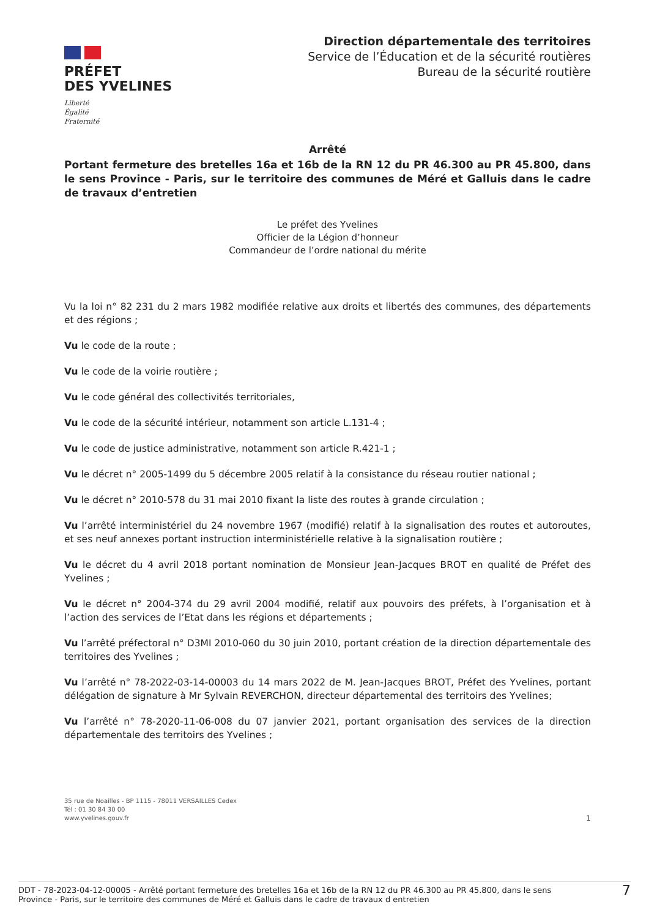PRÉFET
DES YVELINES
Liberté
Égalité
Fraternité
Direction départementale des territoires
Service de l’Éducation et de la sécurité routières
Bureau de la sécurité routière
Arrêté
Portant fermeture des bretelles 16a et 16b de la RN 12 du PR 46.300 au PR 45.800, dans le sens Province - Paris, sur le territoire des communes de Méré et Galluis dans le cadre de travaux d’entretien
Le préfet des Yvelines
Officier de la Légion d’honneur
Commandeur de l’ordre national du mérite
Vu la loi n° 82 231 du 2 mars 1982 modifiée relative aux droits et libertés des communes, des départements et des régions ;
Vu le code de la route ;
Vu le code de la voirie routière ;
Vu le code général des collectivités territoriales,
Vu le code de la sécurité intérieur, notamment son article L.131-4 ;
Vu le code de justice administrative, notamment son article R.421-1 ;
Vu le décret n° 2005-1499 du 5 décembre 2005 relatif à la consistance du réseau routier national ;
Vu le décret n° 2010-578 du 31 mai 2010 fixant la liste des routes à grande circulation ;
Vu l’arrêté interministériel du 24 novembre 1967 (modifié) relatif à la signalisation des routes et autoroutes, et ses neuf annexes portant instruction interministérielle relative à la signalisation routière ;
Vu le décret du 4 avril 2018 portant nomination de Monsieur Jean-Jacques BROT en qualité de Préfet des Yvelines ;
Vu le décret n° 2004-374 du 29 avril 2004 modifié, relatif aux pouvoirs des préfets, à l’organisation et à l’action des services de l’Etat dans les régions et départements ;
Vu l’arrêté préfectoral n° D3MI 2010-060 du 30 juin 2010, portant création de la direction départementale des territoires des Yvelines ;
Vu l’arrêté n° 78-2022-03-14-00003 du 14 mars 2022 de M. Jean-Jacques BROT, Préfet des Yvelines, portant délégation de signature à Mr Sylvain REVERCHON, directeur départemental des territoirs des Yvelines;
Vu l’arrêté n° 78-2020-11-06-008 du 07 janvier 2021, portant organisation des services de la direction départementale des territoirs des Yvelines ;
35 rue de Noailles - BP 1115 - 78011 VERSAILLES Cedex
Tél : 01 30 84 30 00
www.yvelines.gouv.fr
1
DDT - 78-2023-04-12-00005 - Arrêté portant fermeture des bretelles 16a et 16b de la RN 12 du PR 46.300 au PR 45.800, dans le sens
Province - Paris, sur le territoire des communes de Méré et Galluis dans le cadre de travaux d entretien
7